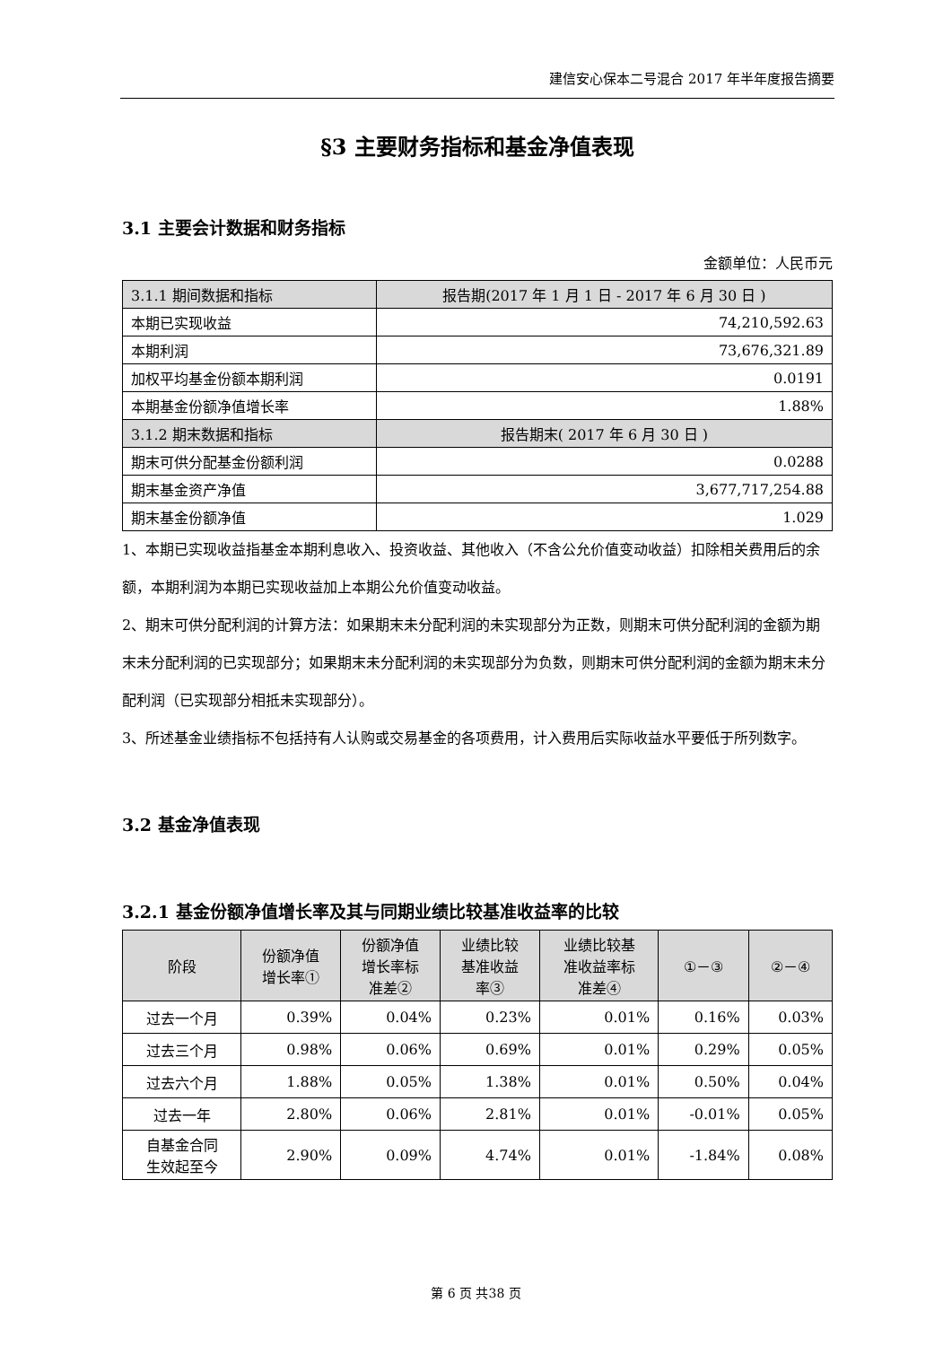建信安心保本二号混合 2017 年半年度报告摘要
§3 主要财务指标和基金净值表现
3.1 主要会计数据和财务指标
金额单位：人民币元
| 3.1.1 期间数据和指标 | 报告期(2017 年 1 月 1 日 - 2017 年 6 月 30 日 ) |
| 本期已实现收益 | 74,210,592.63 |
| 本期利润 | 73,676,321.89 |
| 加权平均基金份额本期利润 | 0.0191 |
| 本期基金份额净值增长率 | 1.88% |
| 3.1.2 期末数据和指标 | 报告期末( 2017 年 6 月 30 日 ) |
| 期末可供分配基金份额利润 | 0.0288 |
| 期末基金资产净值 | 3,677,717,254.88 |
| 期末基金份额净值 | 1.029 |
1、本期已实现收益指基金本期利息收入、投资收益、其他收入（不含公允价值变动收益）扣除相关费用后的余额，本期利润为本期已实现收益加上本期公允价值变动收益。
2、期末可供分配利润的计算方法：如果期末未分配利润的未实现部分为正数，则期末可供分配利润的金额为期末未分配利润的已实现部分；如果期末未分配利润的未实现部分为负数，则期末可供分配利润的金额为期末未分配利润（已实现部分相抵未实现部分）。
3、所述基金业绩指标不包括持有人认购或交易基金的各项费用，计入费用后实际收益水平要低于所列数字。
3.2 基金净值表现
3.2.1 基金份额净值增长率及其与同期业绩比较基准收益率的比较
| 阶段 | 份额净值 增长率① | 份额净值 增长率标 准差② | 业绩比较 基准收益 率③ | 业绩比较基 准收益率标 准差④ | ①－③ | ②－④ |
| --- | --- | --- | --- | --- | --- | --- |
| 过去一个月 | 0.39% | 0.04% | 0.23% | 0.01% | 0.16% | 0.03% |
| 过去三个月 | 0.98% | 0.06% | 0.69% | 0.01% | 0.29% | 0.05% |
| 过去六个月 | 1.88% | 0.05% | 1.38% | 0.01% | 0.50% | 0.04% |
| 过去一年 | 2.80% | 0.06% | 2.81% | 0.01% | -0.01% | 0.05% |
| 自基金合同 生效起至今 | 2.90% | 0.09% | 4.74% | 0.01% | -1.84% | 0.08% |
第 6 页 共38 页